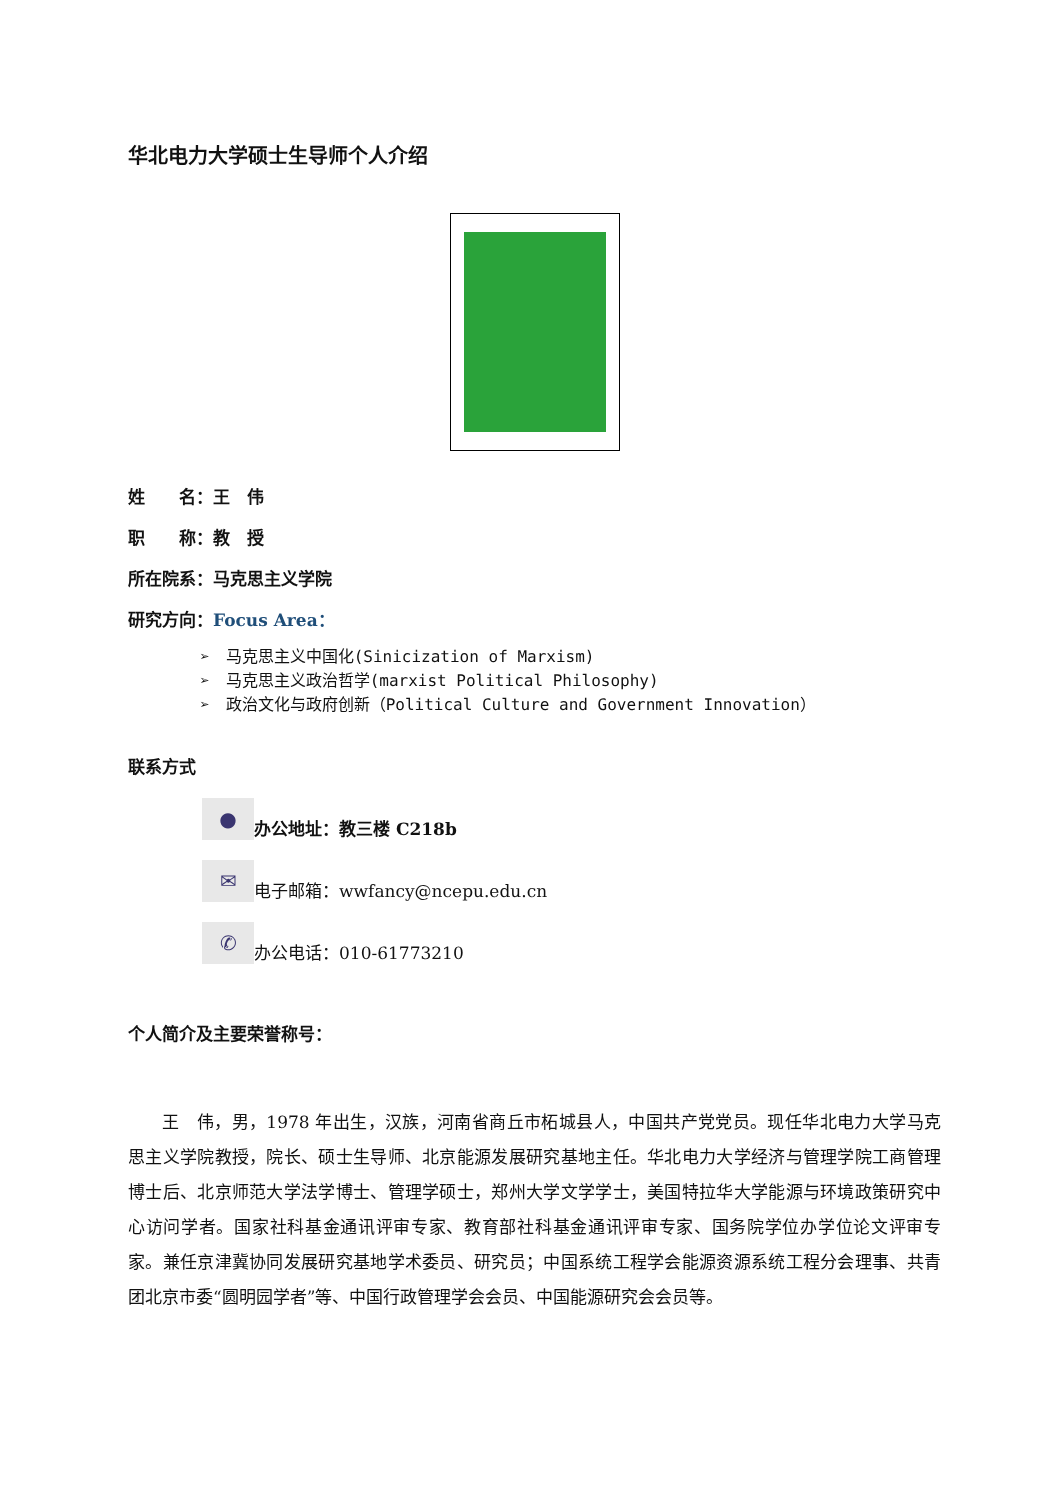华北电力大学硕士生导师个人介绍
姓　　名：王　伟
职　　称：教　授
所在院系：马克思主义学院
研究方向：Focus Area：
➢　马克思主义中国化(Sinicization of Marxism)
➢　马克思主义政治哲学(marxist Political Philosophy)
➢　政治文化与政府创新（Political Culture and Government Innovation）
联系方式
●
办公地址：教三楼 C218b
✉
电子邮箱：wwfancy@ncepu.edu.cn
✆
办公电话：010-61773210
个人简介及主要荣誉称号：
王　伟，男，1978 年出生，汉族，河南省商丘市柘城县人，中国共产党党员。现任华北电力大学马克思主义学院教授，院长、硕士生导师、北京能源发展研究基地主任。华北电力大学经济与管理学院工商管理博士后、北京师范大学法学博士、管理学硕士，郑州大学文学学士，美国特拉华大学能源与环境政策研究中心访问学者。国家社科基金通讯评审专家、教育部社科基金通讯评审专家、国务院学位办学位论文评审专家。兼任京津冀协同发展研究基地学术委员、研究员；中国系统工程学会能源资源系统工程分会理事、共青团北京市委“圆明园学者”等、中国行政管理学会会员、中国能源研究会会员等。